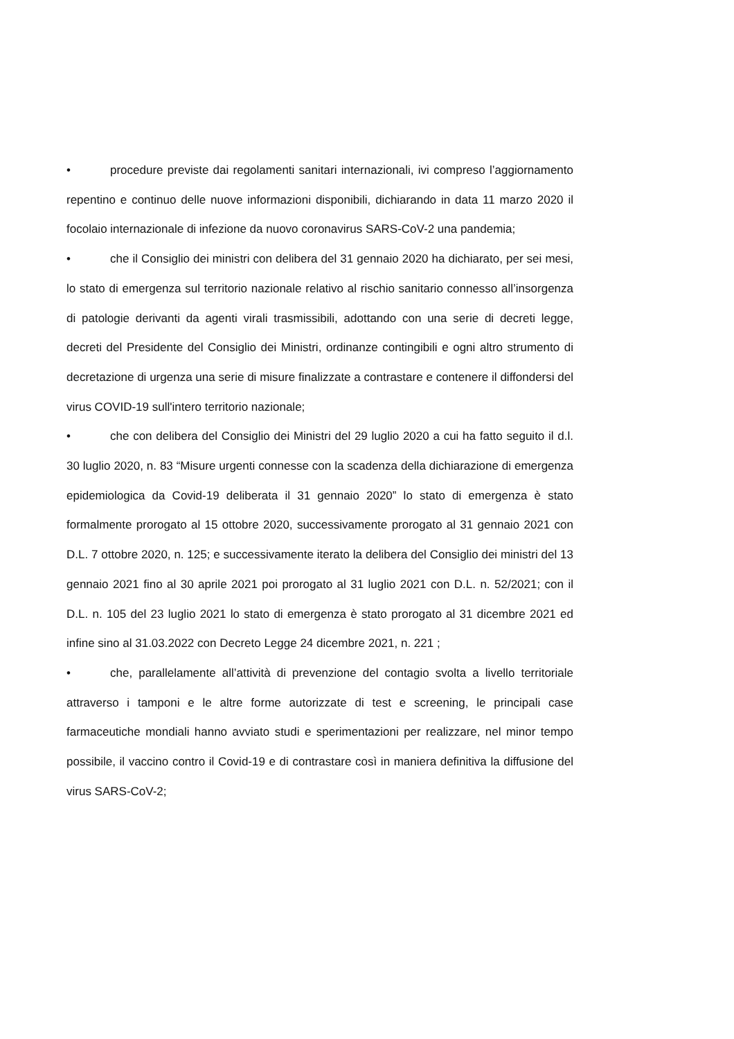• procedure previste dai regolamenti sanitari internazionali, ivi compreso l’aggiornamento repentino e continuo delle nuove informazioni disponibili, dichiarando in data 11 marzo 2020 il focolaio internazionale di infezione da nuovo coronavirus SARS-CoV-2 una pandemia;
• che il Consiglio dei ministri con delibera del 31 gennaio 2020 ha dichiarato, per sei mesi, lo stato di emergenza sul territorio nazionale relativo al rischio sanitario connesso all’insorgenza di patologie derivanti da agenti virali trasmissibili, adottando con una serie di decreti legge, decreti del Presidente del Consiglio dei Ministri, ordinanze contingibili e ogni altro strumento di decretazione di urgenza una serie di misure finalizzate a contrastare e contenere il diffondersi del virus COVID-19 sull'intero territorio nazionale;
• che con delibera del Consiglio dei Ministri del 29 luglio 2020 a cui ha fatto seguito il d.l. 30 luglio 2020, n. 83 “Misure urgenti connesse con la scadenza della dichiarazione di emergenza epidemiologica da Covid-19 deliberata il 31 gennaio 2020” lo stato di emergenza è stato formalmente prorogato al 15 ottobre 2020, successivamente prorogato al 31 gennaio 2021 con D.L. 7 ottobre 2020, n. 125; e successivamente iterato la delibera del Consiglio dei ministri del 13 gennaio 2021 fino al 30 aprile 2021 poi prorogato al 31 luglio 2021 con D.L. n. 52/2021; con il D.L. n. 105 del 23 luglio 2021 lo stato di emergenza è stato prorogato al 31 dicembre 2021 ed infine sino al 31.03.2022 con Decreto Legge 24 dicembre 2021, n. 221 ;
• che, parallelamente all’attività di prevenzione del contagio svolta a livello territoriale attraverso i tamponi e le altre forme autorizzate di test e screening, le principali case farmaceutiche mondiali hanno avviato studi e sperimentazioni per realizzare, nel minor tempo possibile, il vaccino contro il Covid-19 e di contrastare così in maniera definitiva la diffusione del virus SARS-CoV-2;